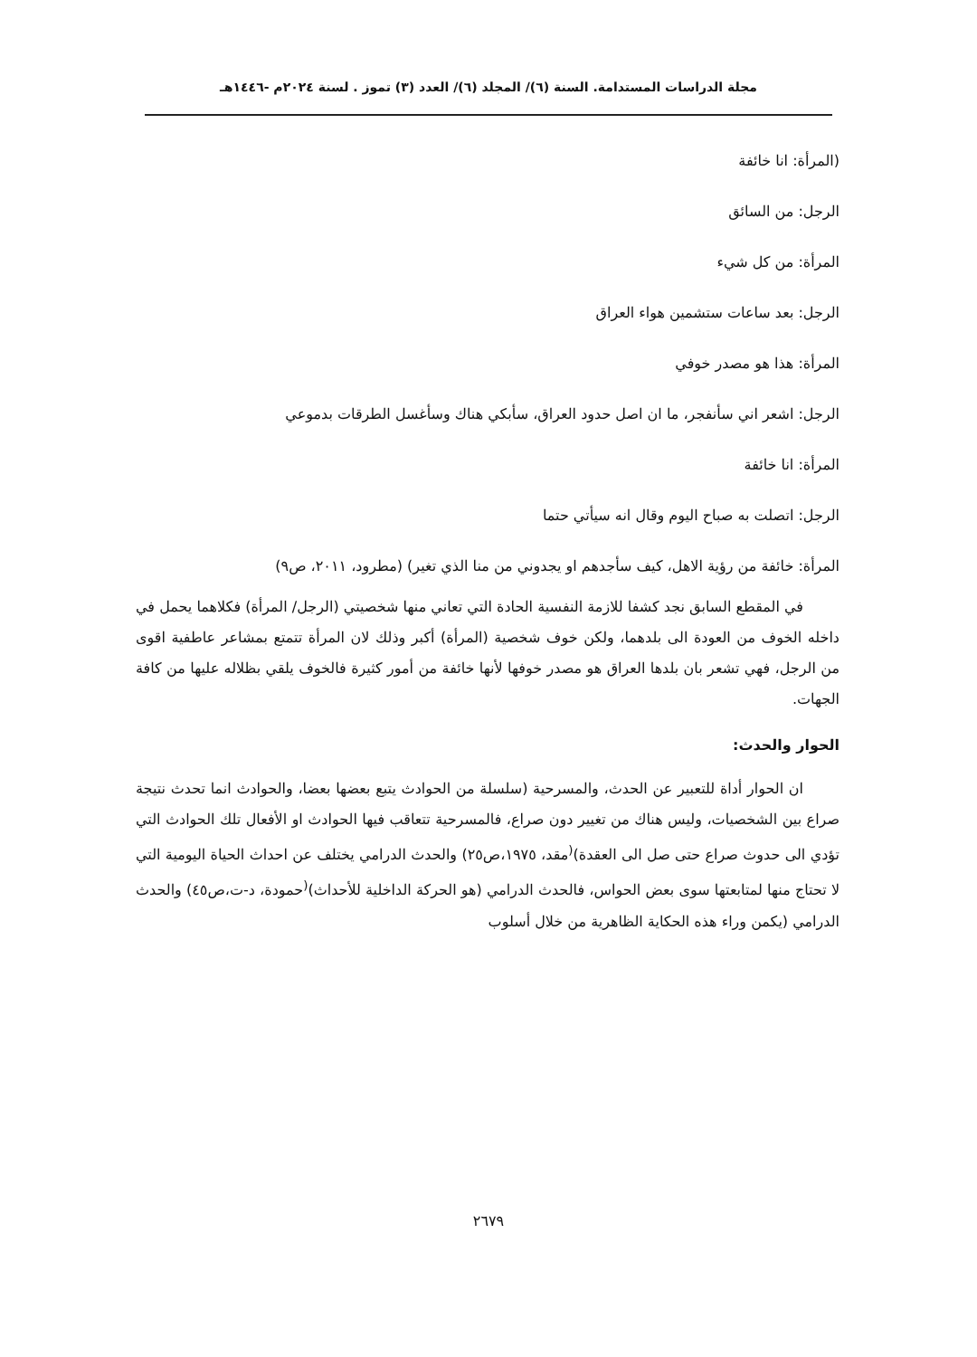مجلة الدراسات المستدامة. السنة (٦)/ المجلد (٦)/ العدد (٣) تموز . لسنة ٢٠٢٤م -١٤٤٦هـ
(المرأة: انا خائفة
الرجل: من السائق
المرأة: من كل شيء
الرجل: بعد ساعات ستشمين هواء العراق
المرأة: هذا هو مصدر خوفي
الرجل: اشعر اني سأنفجر، ما ان اصل حدود العراق، سأبكي هناك وسأغسل الطرقات بدموعي
المرأة: انا خائفة
الرجل: اتصلت به صباح اليوم وقال انه سيأتي حتما
المرأة: خائفة من رؤية الاهل، كيف سأجدهم او يجدوني من منا الذي تغير) (مطرود، ٢٠١١، ص٩)
في المقطع السابق نجد كشفا للازمة النفسية الحادة التي تعاني منها شخصيتي (الرجل/ المرأة) فكلاهما يحمل في داخله الخوف من العودة الى بلدهما، ولكن خوف شخصية (المرأة) أكبر وذلك لان المرأة تتمتع بمشاعر عاطفية اقوى من الرجل، فهي تشعر بان بلدها العراق هو مصدر خوفها لأنها خائفة من أمور كثيرة فالخوف يلقي بظلاله عليها من كافة الجهات.
الحوار والحدث:
ان الحوار أداة للتعبير عن الحدث، والمسرحية (سلسلة من الحوادث يتبع بعضها بعضا، والحوادث انما تحدث نتيجة صراع بين الشخصيات، وليس هناك من تغيير دون صراع، فالمسرحية تتعاقب فيها الحوادث او الأفعال تلك الحوادث التي تؤدي الى حدوث صراع حتى صل الى العقدة)<sup>(</sup>مقد، ١٩٧٥،ص٢٥) والحدث الدرامي يختلف عن احداث الحياة اليومية التي لا تحتاج منها لمتابعتها سوى بعض الحواس، فالحدث الدرامي (هو الحركة الداخلية للأحداث)<sup>(</sup>حمودة، د-ت،ص٤٥) والحدث الدرامي (يكمن وراء هذه الحكاية الظاهرية من خلال أسلوب
٢٦٧٩